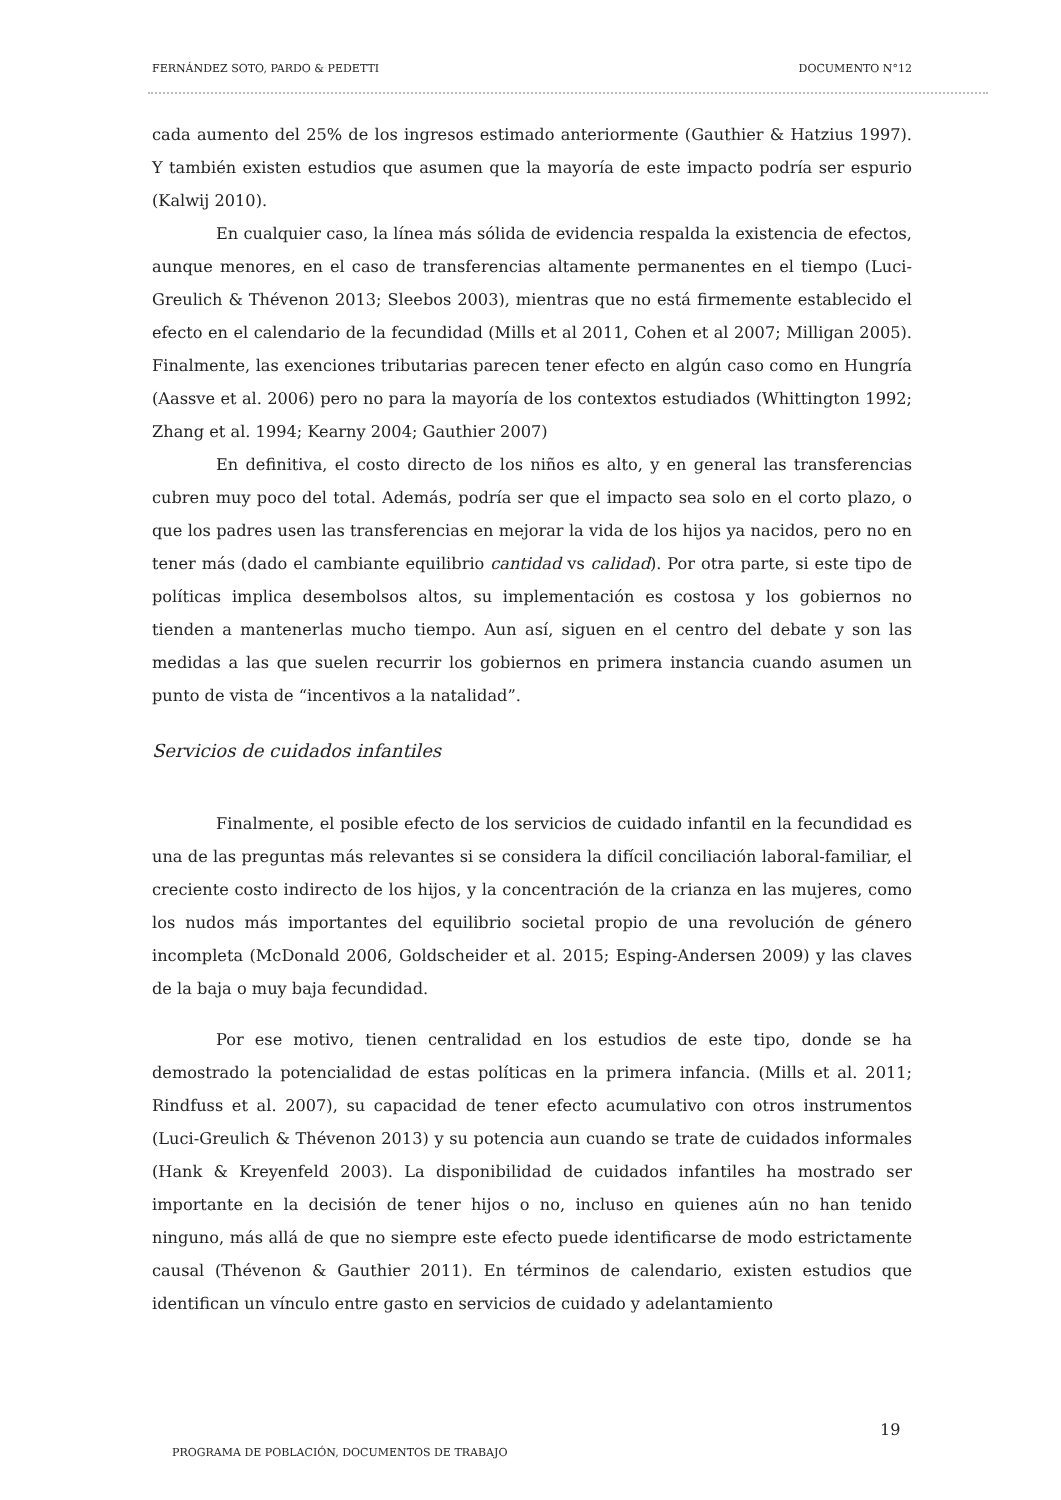FERNÁNDEZ SOTO, PARDO & PEDETTI DOCUMENTO N°12
cada aumento del 25% de los ingresos estimado anteriormente (Gauthier & Hatzius 1997). Y también existen estudios que asumen que la mayoría de este impacto podría ser espurio (Kalwij 2010).
En cualquier caso, la línea más sólida de evidencia respalda la existencia de efectos, aunque menores, en el caso de transferencias altamente permanentes en el tiempo (Luci-Greulich & Thévenon 2013; Sleebos 2003), mientras que no está firmemente establecido el efecto en el calendario de la fecundidad (Mills et al 2011, Cohen et al 2007; Milligan 2005). Finalmente, las exenciones tributarias parecen tener efecto en algún caso como en Hungría (Aassve et al. 2006) pero no para la mayoría de los contextos estudiados (Whittington 1992; Zhang et al. 1994; Kearny 2004; Gauthier 2007)
En definitiva, el costo directo de los niños es alto, y en general las transferencias cubren muy poco del total. Además, podría ser que el impacto sea solo en el corto plazo, o que los padres usen las transferencias en mejorar la vida de los hijos ya nacidos, pero no en tener más (dado el cambiante equilibrio cantidad vs calidad). Por otra parte, si este tipo de políticas implica desembolsos altos, su implementación es costosa y los gobiernos no tienden a mantenerlas mucho tiempo. Aun así, siguen en el centro del debate y son las medidas a las que suelen recurrir los gobiernos en primera instancia cuando asumen un punto de vista de “incentivos a la natalidad”.
Servicios de cuidados infantiles
Finalmente, el posible efecto de los servicios de cuidado infantil en la fecundidad es una de las preguntas más relevantes si se considera la difícil conciliación laboral-familiar, el creciente costo indirecto de los hijos, y la concentración de la crianza en las mujeres, como los nudos más importantes del equilibrio societal propio de una revolución de género incompleta (McDonald 2006, Goldscheider et al. 2015; Esping-Andersen 2009) y las claves de la baja o muy baja fecundidad.
Por ese motivo, tienen centralidad en los estudios de este tipo, donde se ha demostrado la potencialidad de estas políticas en la primera infancia. (Mills et al. 2011; Rindfuss et al. 2007), su capacidad de tener efecto acumulativo con otros instrumentos (Luci-Greulich & Thévenon 2013) y su potencia aun cuando se trate de cuidados informales (Hank & Kreyenfeld 2003). La disponibilidad de cuidados infantiles ha mostrado ser importante en la decisión de tener hijos o no, incluso en quienes aún no han tenido ninguno, más allá de que no siempre este efecto puede identificarse de modo estrictamente causal (Thévenon & Gauthier 2011). En términos de calendario, existen estudios que identifican un vínculo entre gasto en servicios de cuidado y adelantamiento
19
PROGRAMA DE POBLACIÓN, DOCUMENTOS DE TRABAJO